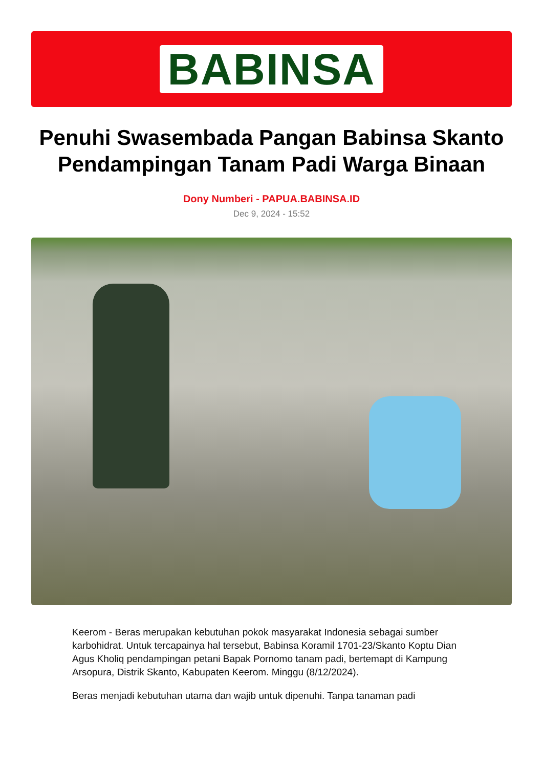BABINSA
Penuhi Swasembada Pangan Babinsa Skanto Pendampingan Tanam Padi Warga Binaan
Dony Numberi - PAPUA.BABINSA.ID
Dec 9, 2024 - 15:52
Keerom - Beras merupakan kebutuhan pokok masyarakat Indonesia sebagai sumber karbohidrat. Untuk tercapainya hal tersebut, Babinsa Koramil 1701-23/Skanto Koptu Dian Agus Kholiq pendampingan petani Bapak Pornomo tanam padi, bertemapt di Kampung Arsopura, Distrik Skanto, Kabupaten Keerom. Minggu (8/12/2024).
Beras menjadi kebutuhan utama dan wajib untuk dipenuhi. Tanpa tanaman padi